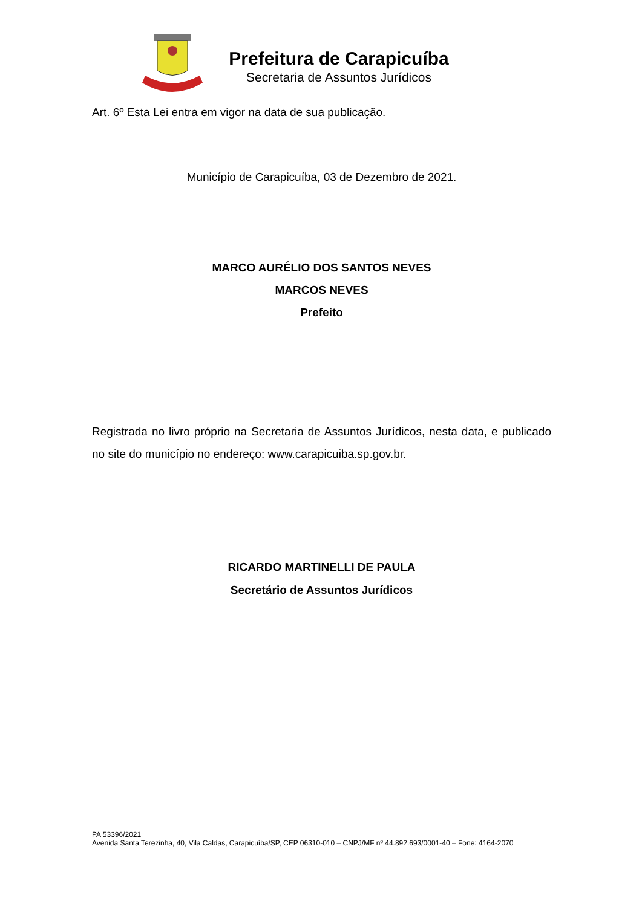Prefeitura de Carapicuíba
Secretaria de Assuntos Jurídicos
Art. 6º Esta Lei entra em vigor na data de sua publicação.
Município de Carapicuíba, 03 de Dezembro de 2021.
MARCO AURÉLIO DOS SANTOS NEVES
MARCOS NEVES
Prefeito
Registrada no livro próprio na Secretaria de Assuntos Jurídicos, nesta data, e publicado no site do município no endereço: www.carapicuiba.sp.gov.br.
RICARDO MARTINELLI DE PAULA
Secretário de Assuntos Jurídicos
PA 53396/2021
Avenida Santa Terezinha, 40, Vila Caldas, Carapicuíba/SP, CEP 06310-010 – CNPJ/MF nº 44.892.693/0001-40 – Fone: 4164-2070